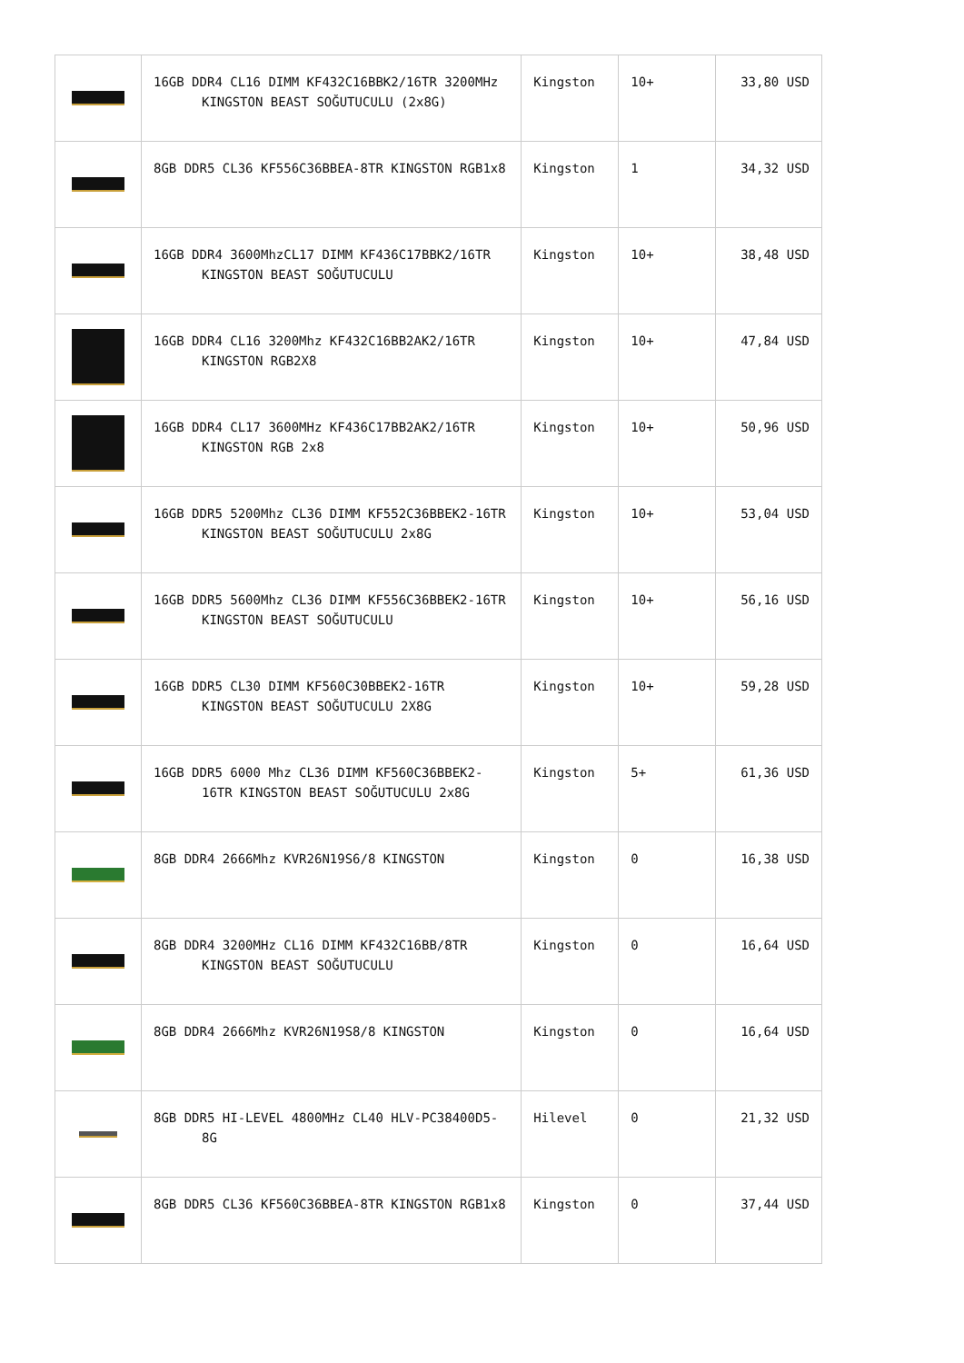| | 16GB DDR4 CL16 DIMM KF432C16BBK2/16TR 3200MHz KINGSTON BEAST SOĞUTUCULU (2x8G) | Kingston | 10+ | 33,80 USD |
| | 8GB DDR5 CL36 KF556C36BBEA-8TR KINGSTON RGB1x8 | Kingston | 1 | 34,32 USD |
| | 16GB DDR4 3600MhzCL17 DIMM KF436C17BBK2/16TR KINGSTON BEAST SOĞUTUCULU | Kingston | 10+ | 38,48 USD |
| | 16GB DDR4 CL16 3200Mhz KF432C16BB2AK2/16TR KINGSTON RGB2X8 | Kingston | 10+ | 47,84 USD |
| | 16GB DDR4 CL17 3600MHz KF436C17BB2AK2/16TR KINGSTON RGB 2x8 | Kingston | 10+ | 50,96 USD |
| | 16GB DDR5 5200Mhz CL36 DIMM KF552C36BBEK2-16TR KINGSTON BEAST SOĞUTUCULU 2x8G | Kingston | 10+ | 53,04 USD |
| | 16GB DDR5 5600Mhz CL36 DIMM KF556C36BBEK2-16TR KINGSTON BEAST SOĞUTUCULU | Kingston | 10+ | 56,16 USD |
| | 16GB DDR5 CL30 DIMM KF560C30BBEK2-16TR KINGSTON BEAST SOĞUTUCULU 2X8G | Kingston | 10+ | 59,28 USD |
| | 16GB DDR5 6000 Mhz CL36 DIMM KF560C36BBEK2-16TR KINGSTON BEAST SOĞUTUCULU 2x8G | Kingston | 5+ | 61,36 USD |
| | 8GB DDR4 2666Mhz KVR26N19S6/8 KINGSTON | Kingston | 0 | 16,38 USD |
| | 8GB DDR4 3200MHz CL16 DIMM KF432C16BB/8TR KINGSTON BEAST SOĞUTUCULU | Kingston | 0 | 16,64 USD |
| | 8GB DDR4 2666Mhz KVR26N19S8/8 KINGSTON | Kingston | 0 | 16,64 USD |
| | 8GB DDR5 HI-LEVEL 4800MHz CL40 HLV-PC38400D5-8G | Hilevel | 0 | 21,32 USD |
| | 8GB DDR5 CL36 KF560C36BBEA-8TR KINGSTON RGB1x8 | Kingston | 0 | 37,44 USD |